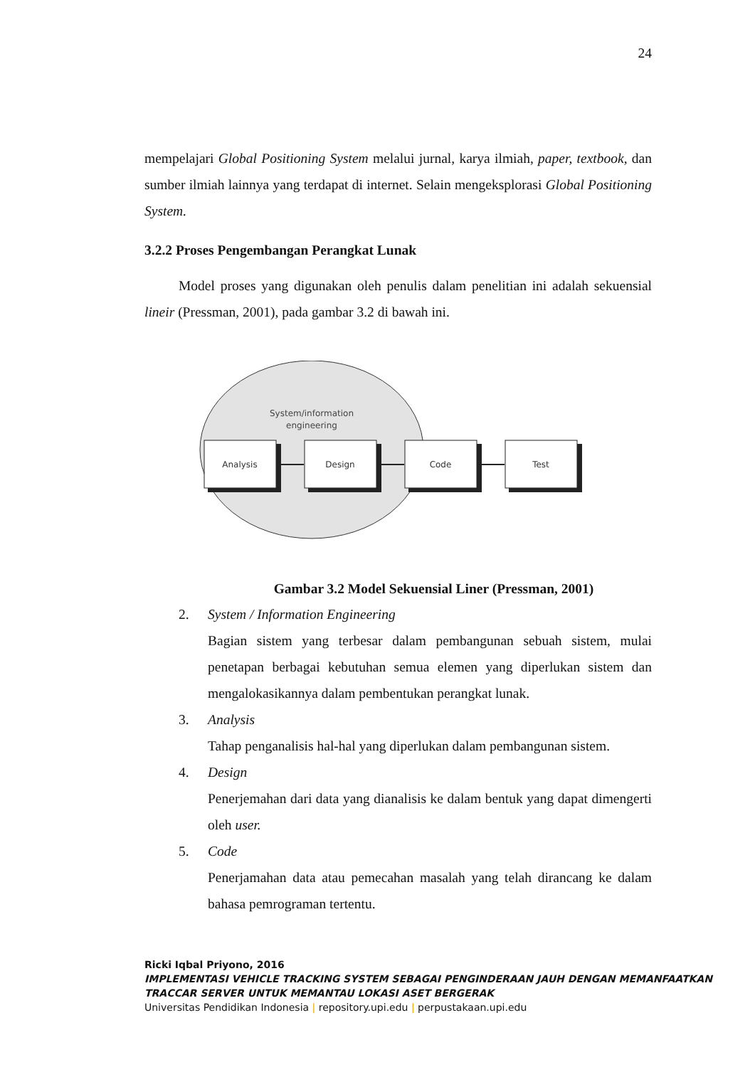24
mempelajari Global Positioning System melalui jurnal, karya ilmiah, paper, textbook, dan sumber ilmiah lainnya yang terdapat di internet. Selain mengeksplorasi Global Positioning System.
3.2.2 Proses Pengembangan Perangkat Lunak
Model proses yang digunakan oleh penulis dalam penelitian ini adalah sekuensial lineir (Pressman, 2001), pada gambar 3.2 di bawah ini.
System/information
engineering
Analysis
Design
Code
Test
Gambar 3.2 Model Sekuensial Liner (Pressman, 2001)
2. System / Information Engineering
Bagian sistem yang terbesar dalam pembangunan sebuah sistem, mulai penetapan berbagai kebutuhan semua elemen yang diperlukan sistem dan mengalokasikannya dalam pembentukan perangkat lunak.
3. Analysis
Tahap penganalisis hal-hal yang diperlukan dalam pembangunan sistem.
4. Design
Penerjemahan dari data yang dianalisis ke dalam bentuk yang dapat dimengerti oleh user.
5. Code
Penerjamahan data atau pemecahan masalah yang telah dirancang ke dalam bahasa pemrograman tertentu.
Ricki Iqbal Priyono, 2016
IMPLEMENTASI VEHICLE TRACKING SYSTEM SEBAGAI PENGINDERAAN JAUH DENGAN MEMANFAATKAN TRACCAR SERVER UNTUK MEMANTAU LOKASI ASET BERGERAK
Universitas Pendidikan Indonesia | repository.upi.edu | perpustakaan.upi.edu